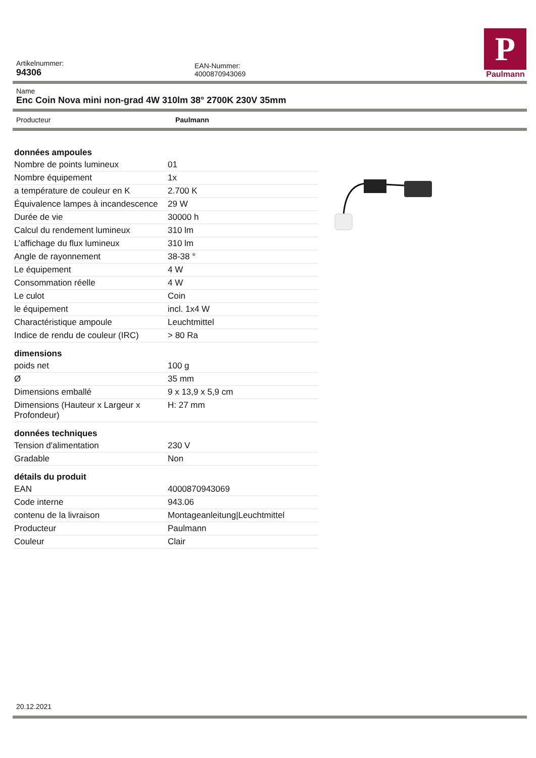Artikelnummer:
94306
EAN-Nummer:
4000870943069
P
Paulmann
Name
Enc Coin Nova mini non-grad 4W 310lm 38° 2700K 230V 35mm
Producteur Paulmann
données ampoules
| Nombre de points lumineux | 01 |
| Nombre équipement | 1x |
| a température de couleur en K | 2.700 K |
| Équivalence lampes à incandescence | 29 W |
| Durée de vie | 30000 h |
| Calcul du rendement lumineux | 310 lm |
| L’affichage du flux lumineux | 310 lm |
| Angle de rayonnement | 38-38 ° |
| Le équipement | 4 W |
| Consommation réelle | 4 W |
| Le culot | Coin |
| le équipement | incl. 1x4 W |
| Charactéristique ampoule | Leuchtmittel |
| Indice de rendu de couleur (IRC) | > 80 Ra |
dimensions
| poids net | 100 g |
| Ø | 35 mm |
| Dimensions emballé | 9 x 13,9 x 5,9 cm |
| Dimensions (Hauteur x Largeur x Profondeur) | H: 27 mm |
données techniques
| Tension d'alimentation | 230 V |
| Gradable | Non |
détails du produit
| EAN | 4000870943069 |
| Code interne | 943.06 |
| contenu de la livraison | Montageanleitung/Leuchtmittel |
| Producteur | Paulmann |
| Couleur | Clair |
20.12.2021